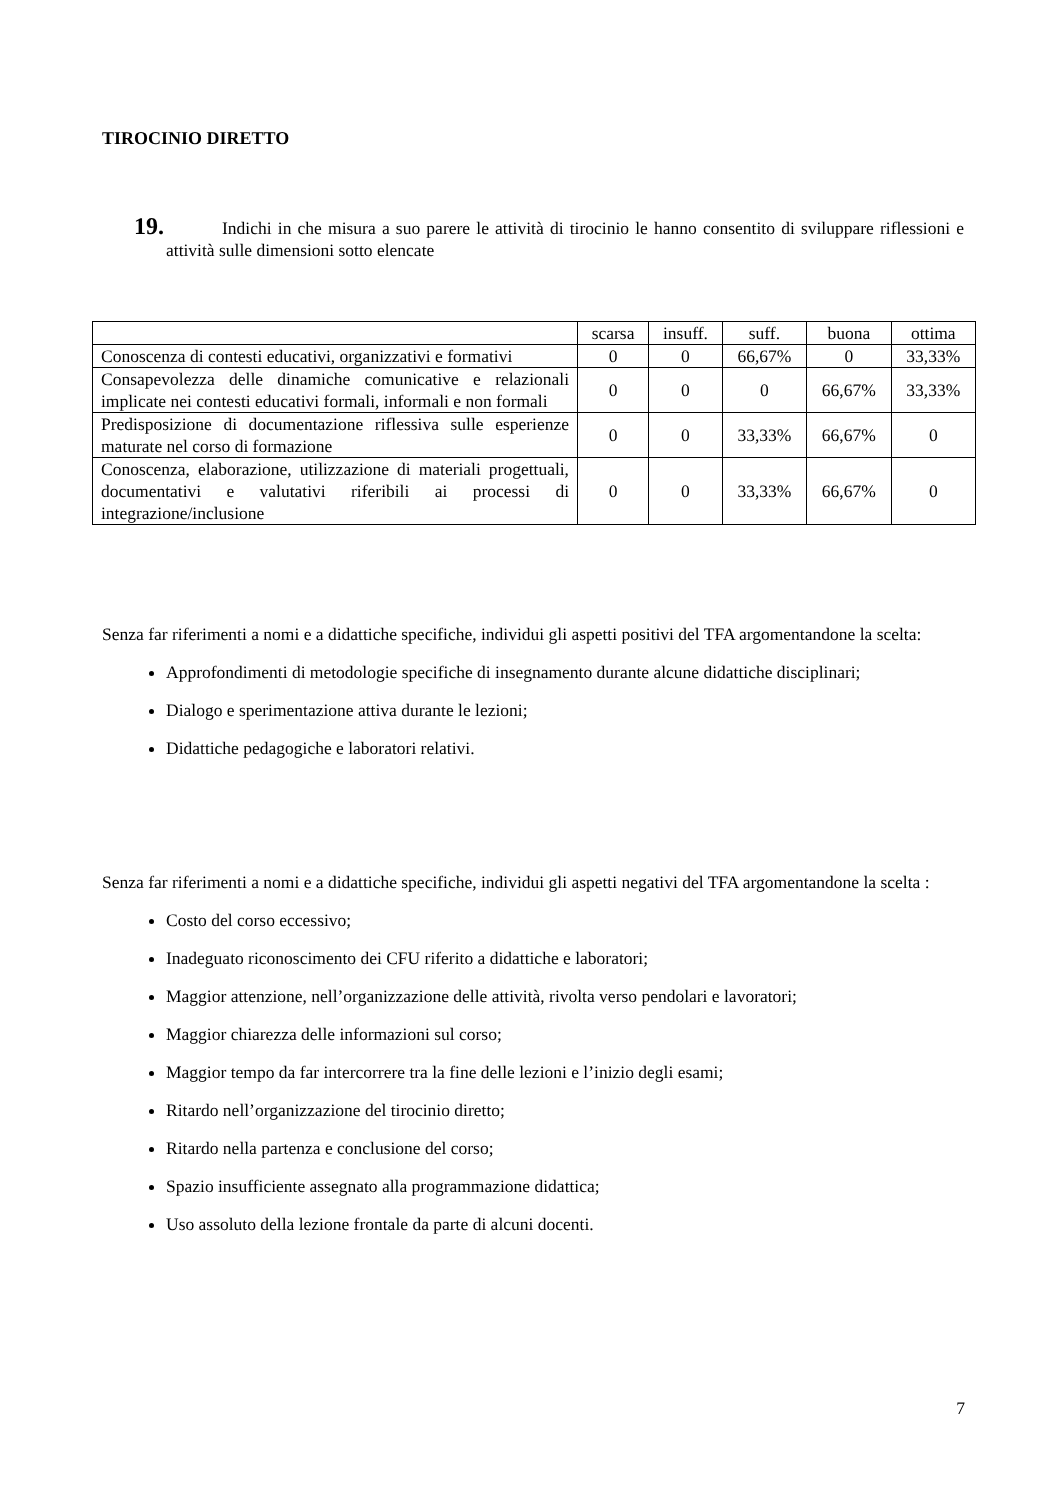TIROCINIO DIRETTO
19. Indichi in che misura a suo parere le attività di tirocinio le hanno consentito di sviluppare riflessioni e attività sulle dimensioni sotto elencate
| | scarsa | insuff. | suff. | buona | ottima |
| Conoscenza di contesti educativi, organizzativi e formativi | 0 | 0 | 66,67% | 0 | 33,33% |
| Consapevolezza delle dinamiche comunicative e relazionali implicate nei contesti educativi formali, informali e non formali | 0 | 0 | 0 | 66,67% | 33,33% |
| Predisposizione di documentazione riflessiva sulle esperienze maturate nel corso di formazione | 0 | 0 | 33,33% | 66,67% | 0 |
| Conoscenza, elaborazione, utilizzazione di materiali progettuali, documentativi e valutativi riferibili ai processi di integrazione/inclusione | 0 | 0 | 33,33% | 66,67% | 0 |
Senza far riferimenti a nomi e a didattiche specifiche, individui gli aspetti positivi del TFA argomentandone la scelta:
Approfondimenti di metodologie specifiche di insegnamento durante alcune didattiche disciplinari;
Dialogo e sperimentazione attiva durante le lezioni;
Didattiche pedagogiche e laboratori relativi.
Senza far riferimenti a nomi e a didattiche specifiche, individui gli aspetti negativi del TFA argomentandone la scelta :
Costo del corso eccessivo;
Inadeguato riconoscimento dei CFU riferito a didattiche e laboratori;
Maggior attenzione, nell’organizzazione delle attività, rivolta verso pendolari e lavoratori;
Maggior chiarezza delle informazioni sul corso;
Maggior tempo da far intercorrere tra la fine delle lezioni e l’inizio degli esami;
Ritardo nell’organizzazione del tirocinio diretto;
Ritardo nella partenza e conclusione del corso;
Spazio insufficiente assegnato alla programmazione didattica;
Uso assoluto della lezione frontale da parte di alcuni docenti.
7